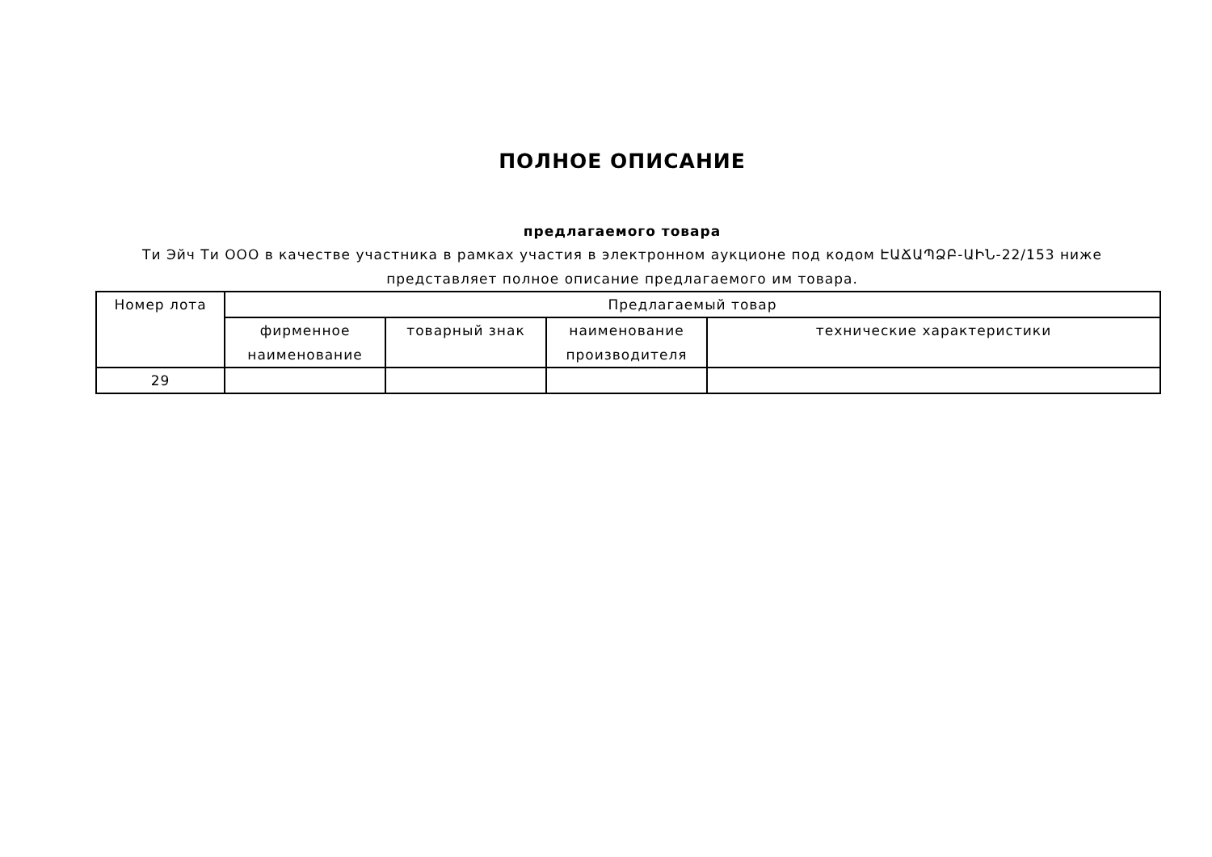ПОЛНОЕ ОПИСАНИЕ
предлагаемого товара
Ти Эйч Ти ООО в качестве участника в рамках участия в электронном аукционе под кодом ԷԱՃԱՊՁԲ-ԱԻՆ-22/153 ниже представляет полное описание предлагаемого им товара.
| Номер лота | Предлагаемый товар | | | |
| --- | --- | --- | --- | --- |
| | фирменное наименование | товарный знак | наименование производителя | технические характеристики |
| 29 | | | | |